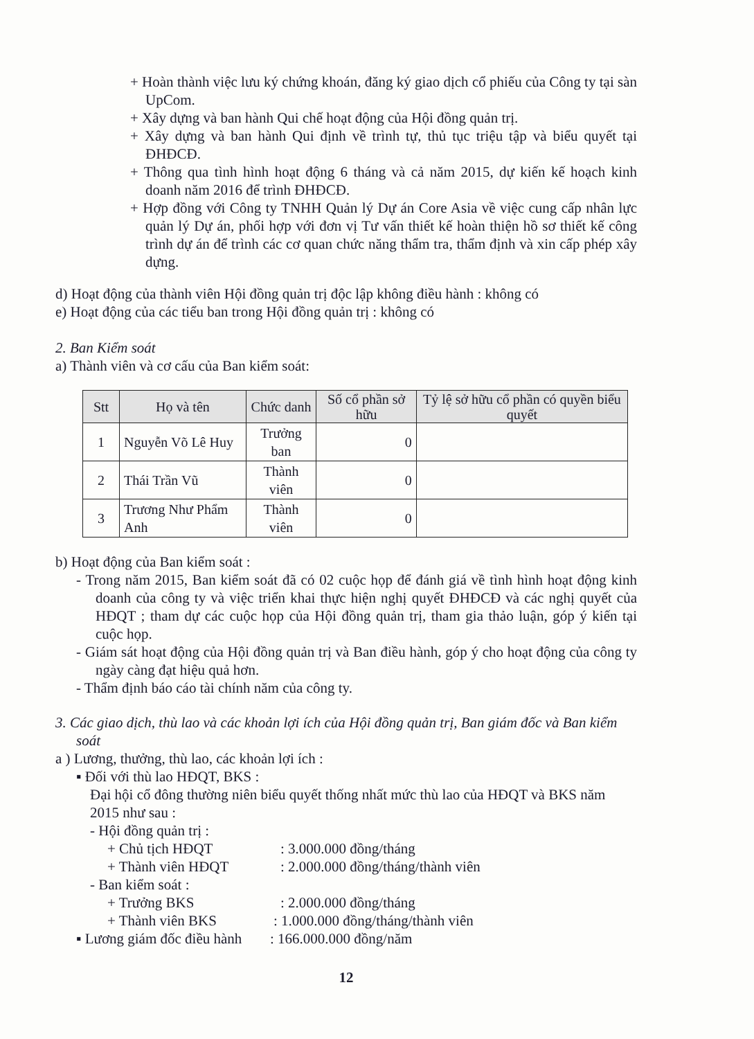+ Hoàn thành việc lưu ký chứng khoán, đăng ký giao dịch cổ phiếu của Công ty tại sàn UpCom.
+ Xây dựng và ban hành Qui chế hoạt động của Hội đồng quản trị.
+ Xây dựng và ban hành Qui định về trình tự, thủ tục triệu tập và biểu quyết tại ĐHĐCĐ.
+ Thông qua tình hình hoạt động 6 tháng và cả năm 2015, dự kiến kế hoạch kinh doanh năm 2016 để trình ĐHĐCĐ.
+ Hợp đồng với Công ty TNHH Quản lý Dự án Core Asia về việc cung cấp nhân lực quản lý Dự án, phối hợp với đơn vị Tư vấn thiết kế hoàn thiện hồ sơ thiết kế công trình dự án để trình các cơ quan chức năng thẩm tra, thẩm định và xin cấp phép xây dựng.
d) Hoạt động của thành viên Hội đồng quản trị độc lập không điều hành : không có
e) Hoạt động của các tiểu ban trong Hội đồng quản trị : không có
2. Ban Kiểm soát
a) Thành viên và cơ cấu của Ban kiểm soát:
| Stt | Họ và tên | Chức danh | Số cổ phần sở hữu | Tỷ lệ sở hữu cổ phần có quyền biểu quyết |
| --- | --- | --- | --- | --- |
| 1 | Nguyễn Võ Lê Huy | Trưởng ban | 0 | |
| 2 | Thái Trần Vũ | Thành viên | 0 | |
| 3 | Trương Như Phẩm Anh | Thành viên | 0 | |
b) Hoạt động của Ban kiểm soát :
- Trong năm 2015, Ban kiểm soát đã có 02 cuộc họp để đánh giá về tình hình hoạt động kinh doanh của công ty và việc triển khai thực hiện nghị quyết ĐHĐCĐ và các nghị quyết của HĐQT ; tham dự các cuộc họp của Hội đồng quản trị, tham gia thảo luận, góp ý kiến tại cuộc họp.
- Giám sát hoạt động của Hội đồng quản trị và Ban điều hành, góp ý cho hoạt động của công ty ngày càng đạt hiệu quả hơn.
- Thẩm định báo cáo tài chính năm của công ty.
3. Các giao dịch, thù lao và các khoản lợi ích của Hội đồng quản trị, Ban giám đốc và Ban kiểm soát
a ) Lương, thưởng, thù lao, các khoản lợi ích :
▪ Đối với thù lao HĐQT, BKS :
Đại hội cổ đông thường niên biểu quyết thống nhất mức thù lao của HĐQT và BKS năm 2015 như sau :
- Hội đồng quản trị :
+ Chủ tịch HĐQT: 3.000.000 đồng/tháng
+ Thành viên HĐQT: 2.000.000 đồng/tháng/thành viên
- Ban kiểm soát :
+ Trưởng BKS: 2.000.000 đồng/tháng
+ Thành viên BKS: 1.000.000 đồng/tháng/thành viên
▪ Lương giám đốc điều hành: 166.000.000 đồng/năm
12